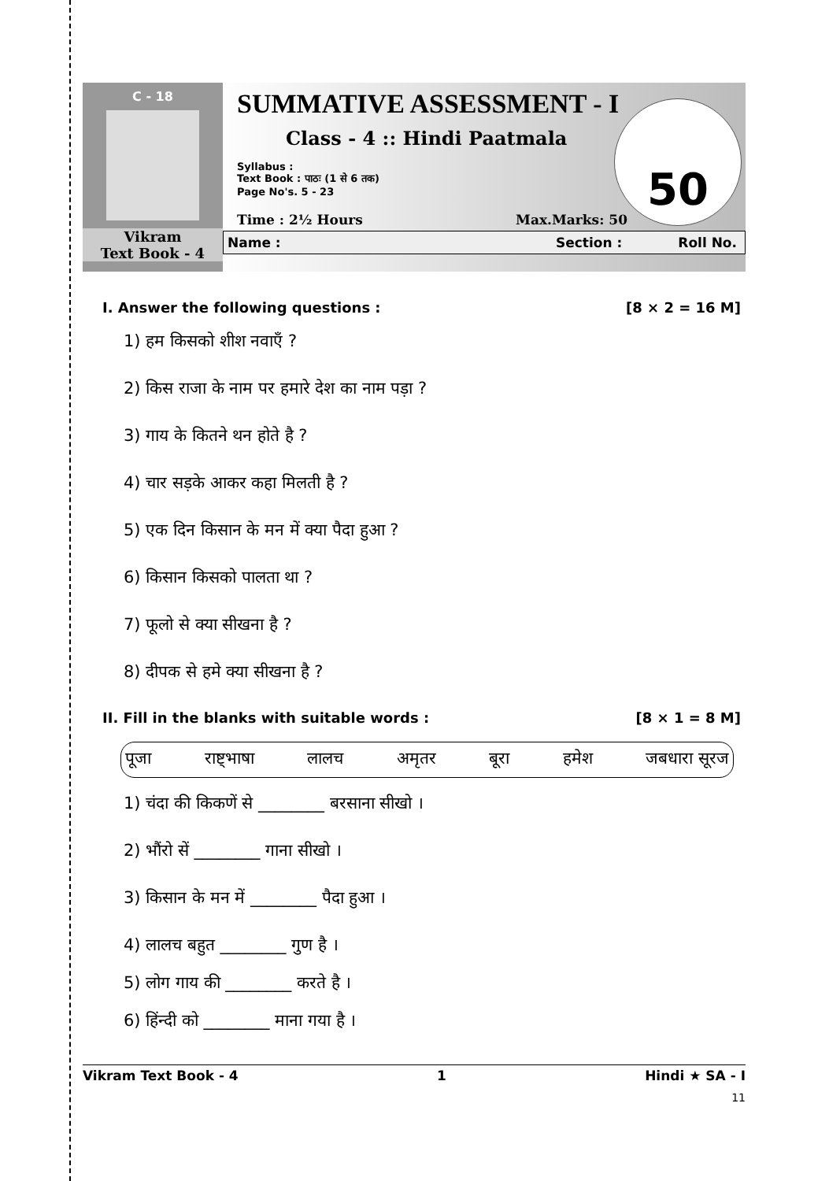C - 18
Vikram
Text Book - 4
SUMMATIVE ASSESSMENT - I
Class - 4 :: Hindi Paatmala
Syllabus :
Text Book : पाठः (1 से 6 तक)
Page No's. 5 - 23
50
Time : 2½ Hours Max.Marks: 50
Name : Section : Roll No.
I. Answer the following questions : [8 × 2 = 16 M]
1) हम किसको शीश नवाएँ ?
2) किस राजा के नाम पर हमारे देश का नाम पड़ा ?
3) गाय के कितने थन होते है ?
4) चार सड़के आकर कहा मिलती है ?
5) एक दिन किसान के मन में क्या पैदा हुआ ?
6) किसान किसको पालता था ?
7) फूलो से क्या सीखना है ?
8) दीपक से हमे क्या सीखना है ?
II. Fill in the blanks with suitable words : [8 × 1 = 8 M]
पूजा राष्ट्भाषा लालच अमृतर बूरा हमेश जबधारा सूरज
1) चंदा की किकणें से ________ बरसाना सीखो ।
2) भौंरो सें ________ गाना सीखो ।
3) किसान के मन में ________ पैदा हुआ ।
4) लालच बहुत ________ गुण है ।
5) लोग गाय की ________ करते है ।
6) हिंन्दी को ________ माना गया है ।
Vikram Text Book - 4 1 Hindi ★ SA - I
11